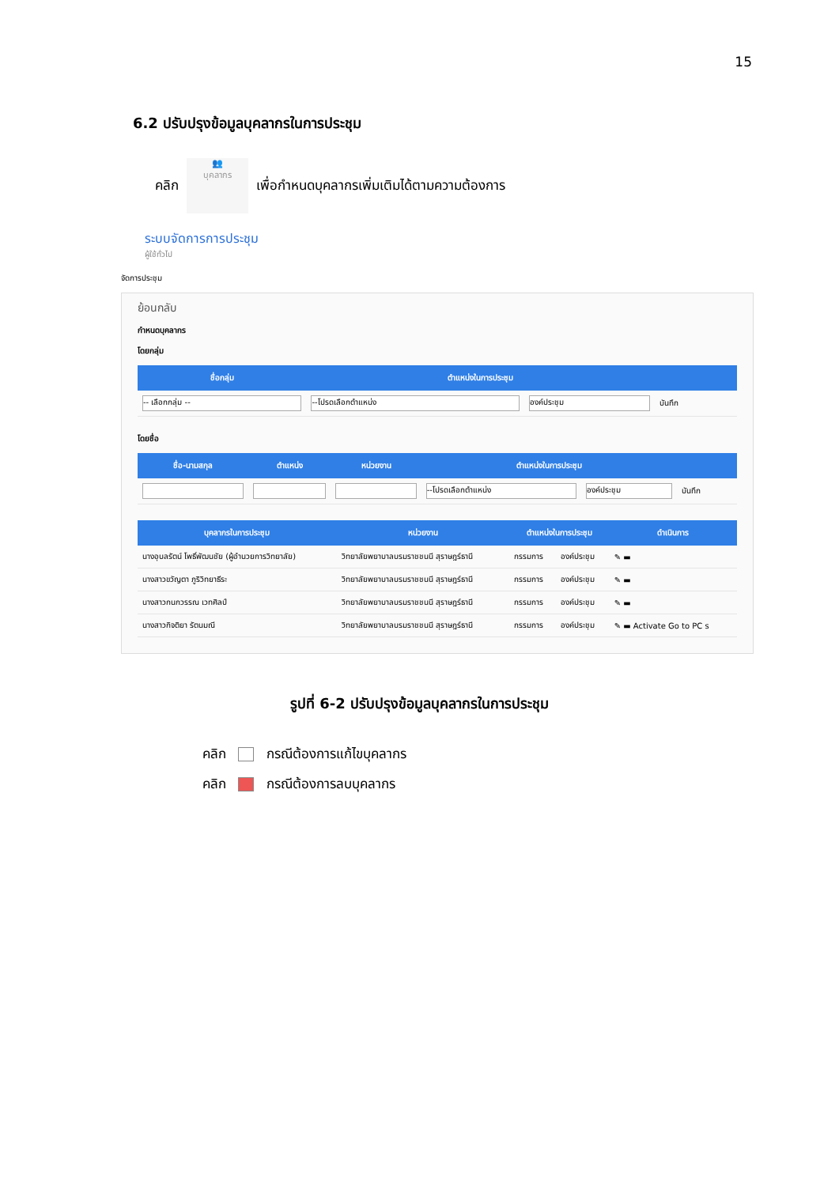15
6.2 ปรับปรุงข้อมูลบุคลากรในการประชุม
คลิก
👥
บุคลากร
เพื่อกำหนดบุคลากรเพิ่มเติมได้ตามความต้องการ
ระบบจัดการการประชุม
ผู้ใช้ทั่วไป
จัดการประชุม
ย้อนกลับ
กำหนดบุคลากร
โดยกลุ่ม
| ชื่อกลุ่ม | ตำแหน่งในการประชุม | | |
| --- | --- | --- | --- |
| -- เลือกกลุ่ม -- | --โปรดเลือกตำแหน่ง | องค์ประชุม | บันทึก |
โดยชื่อ
| ชื่อ-นามสกุล | ตำแหน่ง | หน่วยงาน | ตำแหน่งในการประชุม | | |
| --- | --- | --- | --- | --- | --- |
| | | | --โปรดเลือกตำแหน่ง | องค์ประชุม | บันทึก |
| บุคลากรในการประชุม | หน่วยงาน | ตำแหน่งในการประชุม | | ดำเนินการ |
| --- | --- | --- | --- | --- |
| นางอุบลรัตน์ โพธิ์พัฒนชัย (ผู้อำนวยการวิทยาลัย) | วิทยาลัยพยาบาลบรมราชชนนี สุราษฎร์ธานี | กรรมการ | องค์ประชุม | ✎ ▬ |
| นางสาวขวัญตา ภูริวิทยาธีระ | วิทยาลัยพยาบาลบรมราชชนนี สุราษฎร์ธานี | กรรมการ | องค์ประชุม | ✎ ▬ |
| นางสาวกนกวรรณ เวทศิลป์ | วิทยาลัยพยาบาลบรมราชชนนี สุราษฎร์ธานี | กรรมการ | องค์ประชุม | ✎ ▬ |
| นางสาวกิจติยา รัตนมณี | วิทยาลัยพยาบาลบรมราชชนนี สุราษฎร์ธานี | กรรมการ | องค์ประชุม | ✎ ▬ Activate Go to PC s |
รูปที่ 6-2 ปรับปรุงข้อมูลบุคลากรในการประชุม
คลิก กรณีต้องการแก้ไขบุคลากร
คลิก กรณีต้องการลบบุคลากร